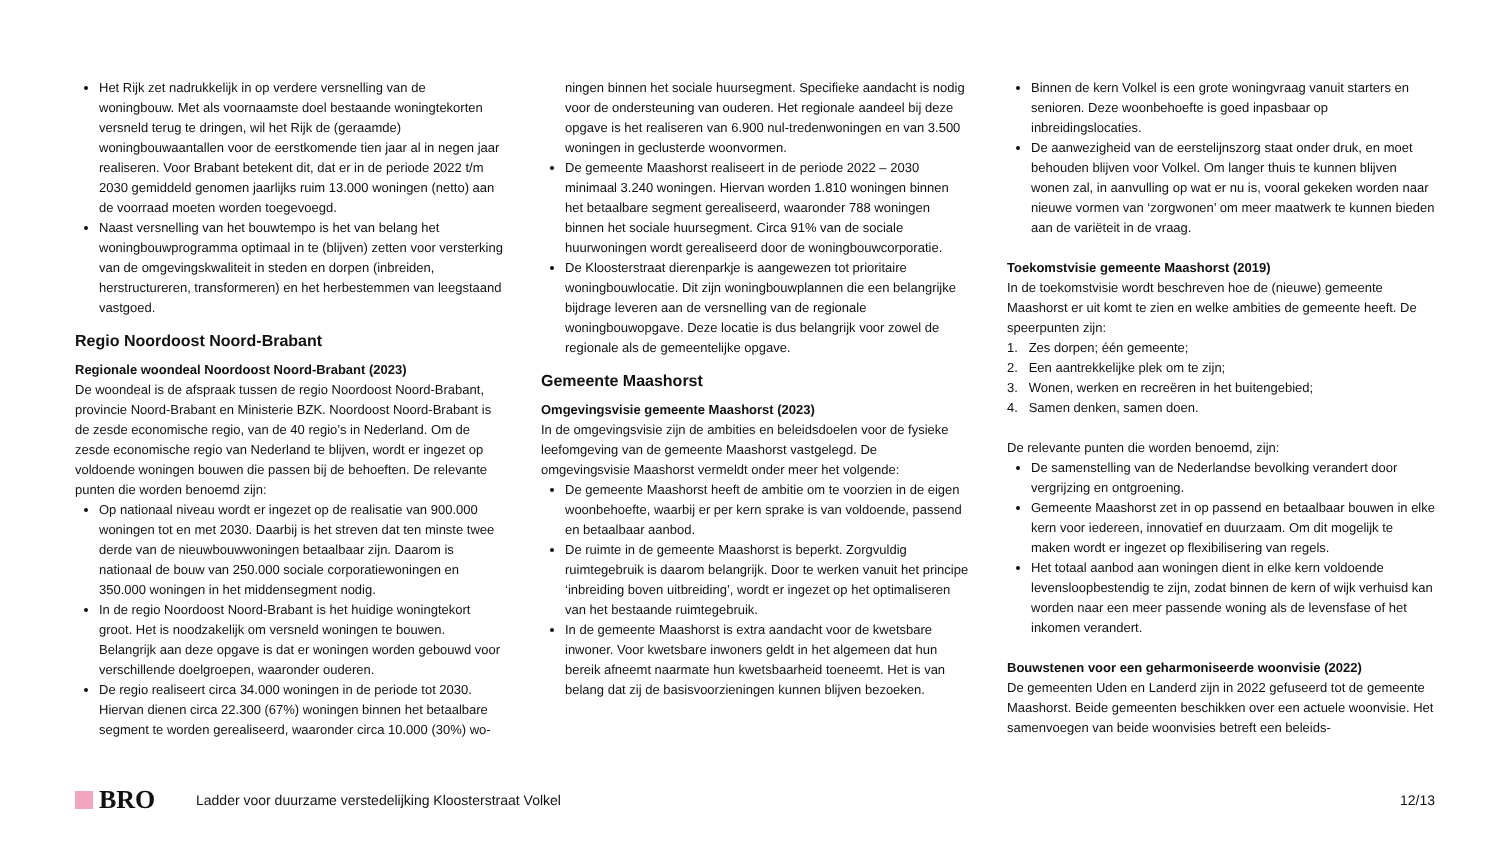Het Rijk zet nadrukkelijk in op verdere versnelling van de woningbouw. Met als voornaamste doel bestaande woningtekorten versneld terug te dringen, wil het Rijk de (geraamde) woningbouwaantallen voor de eerstkomende tien jaar al in negen jaar realiseren. Voor Brabant betekent dit, dat er in de periode 2022 t/m 2030 gemiddeld genomen jaarlijks ruim 13.000 woningen (netto) aan de voorraad moeten worden toegevoegd.
Naast versnelling van het bouwtempo is het van belang het woningbouwprogramma optimaal in te (blijven) zetten voor versterking van de omgevingskwaliteit in steden en dorpen (inbreiden, herstructureren, transformeren) en het herbestemmen van leegstaand vastgoed.
Regio Noordoost Noord-Brabant
Regionale woondeal Noordoost Noord-Brabant (2023)
De woondeal is de afspraak tussen de regio Noordoost Noord-Brabant, provincie Noord-Brabant en Ministerie BZK. Noordoost Noord-Brabant is de zesde economische regio, van de 40 regio’s in Nederland. Om de zesde economische regio van Nederland te blijven, wordt er ingezet op voldoende woningen bouwen die passen bij de behoeften. De relevante punten die worden benoemd zijn:
Op nationaal niveau wordt er ingezet op de realisatie van 900.000 woningen tot en met 2030. Daarbij is het streven dat ten minste twee derde van de nieuwbouwwoningen betaalbaar zijn. Daarom is nationaal de bouw van 250.000 sociale corporatiewoningen en 350.000 woningen in het middensegment nodig.
In de regio Noordoost Noord-Brabant is het huidige woningtekort groot. Het is noodzakelijk om versneld woningen te bouwen. Belangrijk aan deze opgave is dat er woningen worden gebouwd voor verschillende doelgroepen, waaronder ouderen.
De regio realiseert circa 34.000 woningen in de periode tot 2030. Hiervan dienen circa 22.300 (67%) woningen binnen het betaalbare segment te worden gerealiseerd, waaronder circa 10.000 (30%) wo-
ningen binnen het sociale huursegment. Specifieke aandacht is nodig voor de ondersteuning van ouderen. Het regionale aandeel bij deze opgave is het realiseren van 6.900 nul-tredenwoningen en van 3.500 woningen in geclusterde woonvormen.
De gemeente Maashorst realiseert in de periode 2022 – 2030 minimaal 3.240 woningen. Hiervan worden 1.810 woningen binnen het betaalbare segment gerealiseerd, waaronder 788 woningen binnen het sociale huursegment. Circa 91% van de sociale huurwoningen wordt gerealiseerd door de woningbouwcorporatie.
De Kloosterstraat dierenparkje is aangewezen tot prioritaire woningbouwlocatie. Dit zijn woningbouwplannen die een belangrijke bijdrage leveren aan de versnelling van de regionale woningbouwopgave. Deze locatie is dus belangrijk voor zowel de regionale als de gemeentelijke opgave.
Gemeente Maashorst
Omgevingsvisie gemeente Maashorst (2023)
In de omgevingsvisie zijn de ambities en beleidsdoelen voor de fysieke leefomgeving van de gemeente Maashorst vastgelegd. De omgevingsvisie Maashorst vermeldt onder meer het volgende:
De gemeente Maashorst heeft de ambitie om te voorzien in de eigen woonbehoefte, waarbij er per kern sprake is van voldoende, passend en betaalbaar aanbod.
De ruimte in de gemeente Maashorst is beperkt. Zorgvuldig ruimtegebruik is daarom belangrijk. Door te werken vanuit het principe ‘inbreiding boven uitbreiding’, wordt er ingezet op het optimaliseren van het bestaande ruimtegebruik.
In de gemeente Maashorst is extra aandacht voor de kwetsbare inwoner. Voor kwetsbare inwoners geldt in het algemeen dat hun bereik afneemt naarmate hun kwetsbaarheid toeneemt. Het is van belang dat zij de basisvoorzieningen kunnen blijven bezoeken.
Binnen de kern Volkel is een grote woningvraag vanuit starters en senioren. Deze woonbehoefte is goed inpasbaar op inbreidingslocaties.
De aanwezigheid van de eerstelijnszorg staat onder druk, en moet behouden blijven voor Volkel. Om langer thuis te kunnen blijven wonen zal, in aanvulling op wat er nu is, vooral gekeken worden naar nieuwe vormen van ‘zorgwonen’ om meer maatwerk te kunnen bieden aan de variëteit in de vraag.
Toekomstvisie gemeente Maashorst (2019)
In de toekomstvisie wordt beschreven hoe de (nieuwe) gemeente Maashorst er uit komt te zien en welke ambities de gemeente heeft. De speerpunten zijn:
1. Zes dorpen; één gemeente;
2. Een aantrekkelijke plek om te zijn;
3. Wonen, werken en recreëren in het buitengebied;
4. Samen denken, samen doen.
De relevante punten die worden benoemd, zijn:
De samenstelling van de Nederlandse bevolking verandert door vergrijzing en ontgroening.
Gemeente Maashorst zet in op passend en betaalbaar bouwen in elke kern voor iedereen, innovatief en duurzaam. Om dit mogelijk te maken wordt er ingezet op flexibilisering van regels.
Het totaal aanbod aan woningen dient in elke kern voldoende levensloopbestendig te zijn, zodat binnen de kern of wijk verhuisd kan worden naar een meer passende woning als de levensfase of het inkomen verandert.
Bouwstenen voor een geharmoniseerde woonvisie (2022)
De gemeenten Uden en Landerd zijn in 2022 gefuseerd tot de gemeente Maashorst. Beide gemeenten beschikken over een actuele woonvisie. Het samenvoegen van beide woonvisies betreft een beleids-
BRO
Ladder voor duurzame verstedelijking Kloosterstraat Volkel
12/13